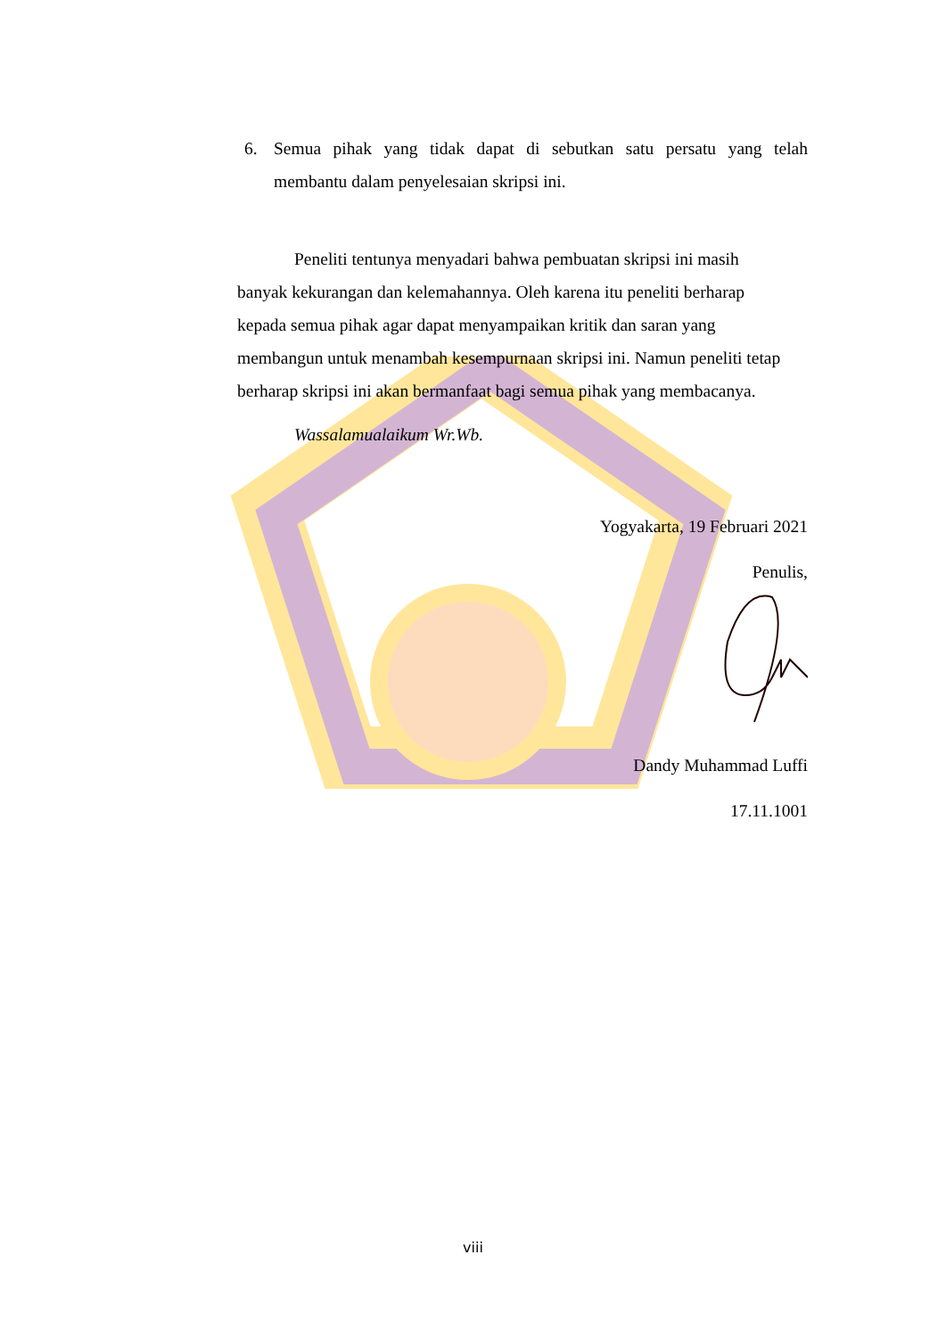6. Semua pihak yang tidak dapat di sebutkan satu persatu yang telah membantu dalam penyelesaian skripsi ini.
Peneliti tentunya menyadari bahwa pembuatan skripsi ini masih banyak kekurangan dan kelemahannya. Oleh karena itu peneliti berharap kepada semua pihak agar dapat menyampaikan kritik dan saran yang membangun untuk menambah kesempurnaan skripsi ini. Namun peneliti tetap berharap skripsi ini akan bermanfaat bagi semua pihak yang membacanya.
Wassalamualaikum Wr.Wb.
Yogyakarta, 19 Februari 2021
Penulis,
Dandy Muhammad Luffi
17.11.1001
viii